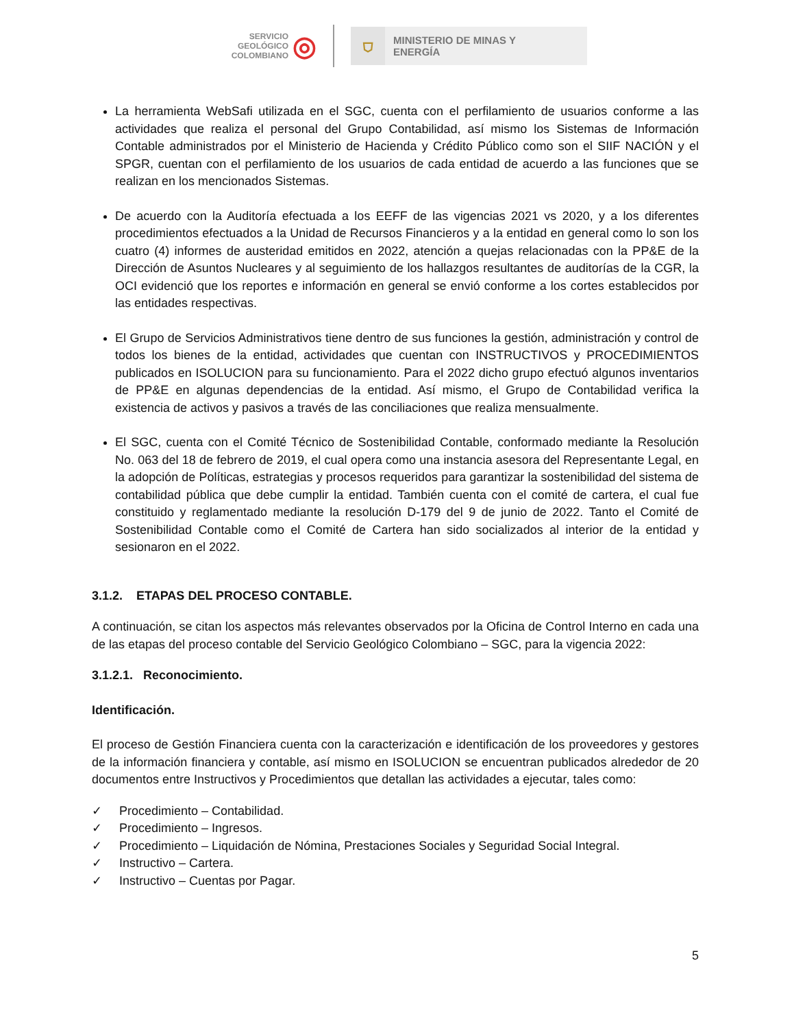SERVICIO
GEOLÓGICO
COLOMBIANO ◎
⛉
MINISTERIO DE MINAS Y
ENERGÍA
La herramienta WebSafi utilizada en el SGC, cuenta con el perfilamiento de usuarios conforme a las actividades que realiza el personal del Grupo Contabilidad, así mismo los Sistemas de Información Contable administrados por el Ministerio de Hacienda y Crédito Público como son el SIIF NACIÓN y el SPGR, cuentan con el perfilamiento de los usuarios de cada entidad de acuerdo a las funciones que se realizan en los mencionados Sistemas.
De acuerdo con la Auditoría efectuada a los EEFF de las vigencias 2021 vs 2020, y a los diferentes procedimientos efectuados a la Unidad de Recursos Financieros y a la entidad en general como lo son los cuatro (4) informes de austeridad emitidos en 2022, atención a quejas relacionadas con la PP&E de la Dirección de Asuntos Nucleares y al seguimiento de los hallazgos resultantes de auditorías de la CGR, la OCI evidenció que los reportes e información en general se envió conforme a los cortes establecidos por las entidades respectivas.
El Grupo de Servicios Administrativos tiene dentro de sus funciones la gestión, administración y control de todos los bienes de la entidad, actividades que cuentan con INSTRUCTIVOS y PROCEDIMIENTOS publicados en ISOLUCION para su funcionamiento. Para el 2022 dicho grupo efectuó algunos inventarios de PP&E en algunas dependencias de la entidad. Así mismo, el Grupo de Contabilidad verifica la existencia de activos y pasivos a través de las conciliaciones que realiza mensualmente.
El SGC, cuenta con el Comité Técnico de Sostenibilidad Contable, conformado mediante la Resolución No. 063 del 18 de febrero de 2019, el cual opera como una instancia asesora del Representante Legal, en la adopción de Políticas, estrategias y procesos requeridos para garantizar la sostenibilidad del sistema de contabilidad pública que debe cumplir la entidad. También cuenta con el comité de cartera, el cual fue constituido y reglamentado mediante la resolución D-179 del 9 de junio de 2022. Tanto el Comité de Sostenibilidad Contable como el Comité de Cartera han sido socializados al interior de la entidad y sesionaron en el 2022.
3.1.2. ETAPAS DEL PROCESO CONTABLE.
A continuación, se citan los aspectos más relevantes observados por la Oficina de Control Interno en cada una de las etapas del proceso contable del Servicio Geológico Colombiano – SGC, para la vigencia 2022:
3.1.2.1. Reconocimiento.
Identificación.
El proceso de Gestión Financiera cuenta con la caracterización e identificación de los proveedores y gestores de la información financiera y contable, así mismo en ISOLUCION se encuentran publicados alrededor de 20 documentos entre Instructivos y Procedimientos que detallan las actividades a ejecutar, tales como:
✓ Procedimiento – Contabilidad.
✓ Procedimiento – Ingresos.
✓ Procedimiento – Liquidación de Nómina, Prestaciones Sociales y Seguridad Social Integral.
✓ Instructivo – Cartera.
✓ Instructivo – Cuentas por Pagar.
5